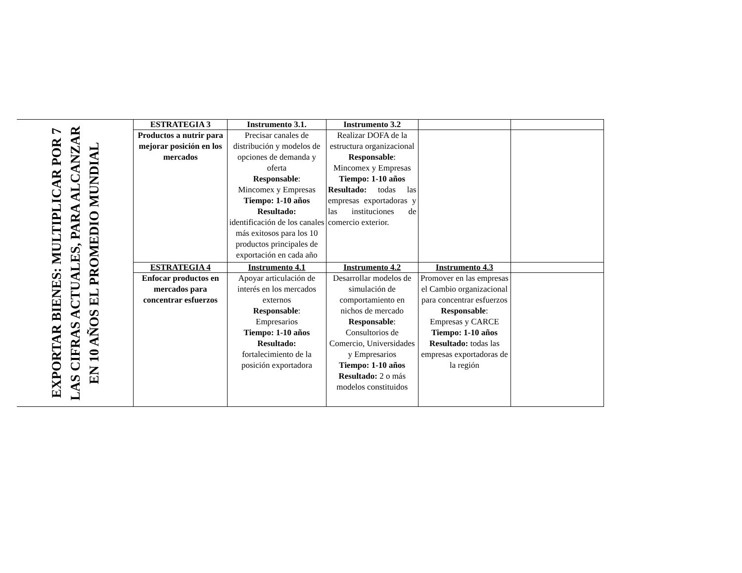| EXPORTAR BIENES: MULTIPLICAR POR 7 LAS CIFRAS ACTUALES, PARA ALCANZAR EN 10 AÑOS EL PROMEDIO MUNDIAL | ESTRATEGIA 3 | Instrumento 3.1. | Instrumento 3.2 | | |
| | Productos a nutrir para mejorar posición en los mercados | Precisar canales de distribución y modelos de opciones de demanda y oferta Responsable : Mincomex y Empresas Tiempo: 1-10 años Resultado: identificación de los canales más exitosos para los 10 productos principales de exportación en cada año | Realizar DOFA de la estructura organizacional Responsable : Mincomex y Empresas Tiempo: 1-10 años Resultado: todas las empresas exportadoras y las instituciones de comercio exterior. | | |
| | ESTRATEGIA 4 | Instrumento 4.1 | Instrumento 4.2 | Instrumento 4.3 | |
| | Enfocar productos en mercados para concentrar esfuerzos | Apoyar articulación de interés en los mercados externos Responsable : Empresarios Tiempo: 1-10 años Resultado: fortalecimiento de la posición exportadora | Desarrollar modelos de simulación de comportamiento en nichos de mercado Responsable : Consultorios de Comercio, Universidades y Empresarios Tiempo: 1-10 años Resultado: 2 o más modelos constituidos | Promover en las empresas el Cambio organizacional para concentrar esfuerzos Responsable : Empresas y CARCE Tiempo: 1-10 años Resultado: todas las empresas exportadoras de la región | |